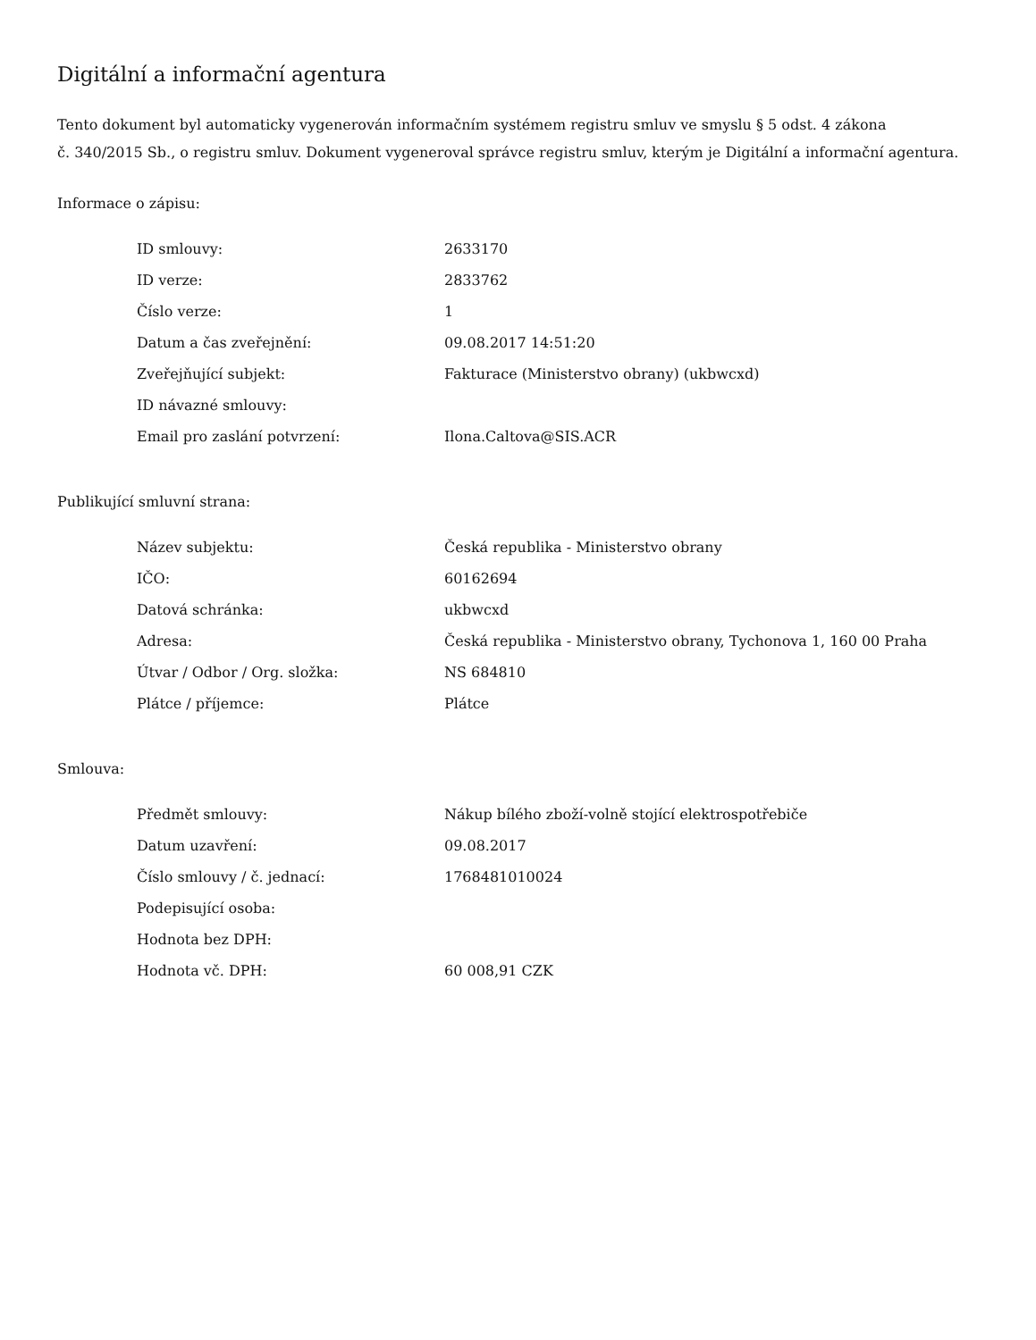Digitální a informační agentura
Tento dokument byl automaticky vygenerován informačním systémem registru smluv ve smyslu § 5 odst. 4 zákona
č. 340/2015 Sb., o registru smluv. Dokument vygeneroval správce registru smluv, kterým je Digitální a informační agentura.
Informace o zápisu:
| ID smlouvy: | 2633170 |
| ID verze: | 2833762 |
| Číslo verze: | 1 |
| Datum a čas zveřejnění: | 09.08.2017 14:51:20 |
| Zveřejňující subjekt: | Fakturace (Ministerstvo obrany) (ukbwcxd) |
| ID návazné smlouvy: | |
| Email pro zaslání potvrzení: | Ilona.Caltova@SIS.ACR |
Publikující smluvní strana:
| Název subjektu: | Česká republika - Ministerstvo obrany |
| IČO: | 60162694 |
| Datová schránka: | ukbwcxd |
| Adresa: | Česká republika - Ministerstvo obrany, Tychonova 1, 160 00 Praha |
| Útvar / Odbor / Org. složka: | NS 684810 |
| Plátce / příjemce: | Plátce |
Smlouva:
| Předmět smlouvy: | Nákup bílého zboží-volně stojící elektrospotřebiče |
| Datum uzavření: | 09.08.2017 |
| Číslo smlouvy / č. jednací: | 1768481010024 |
| Podepisující osoba: | |
| Hodnota bez DPH: | |
| Hodnota vč. DPH: | 60 008,91 CZK |